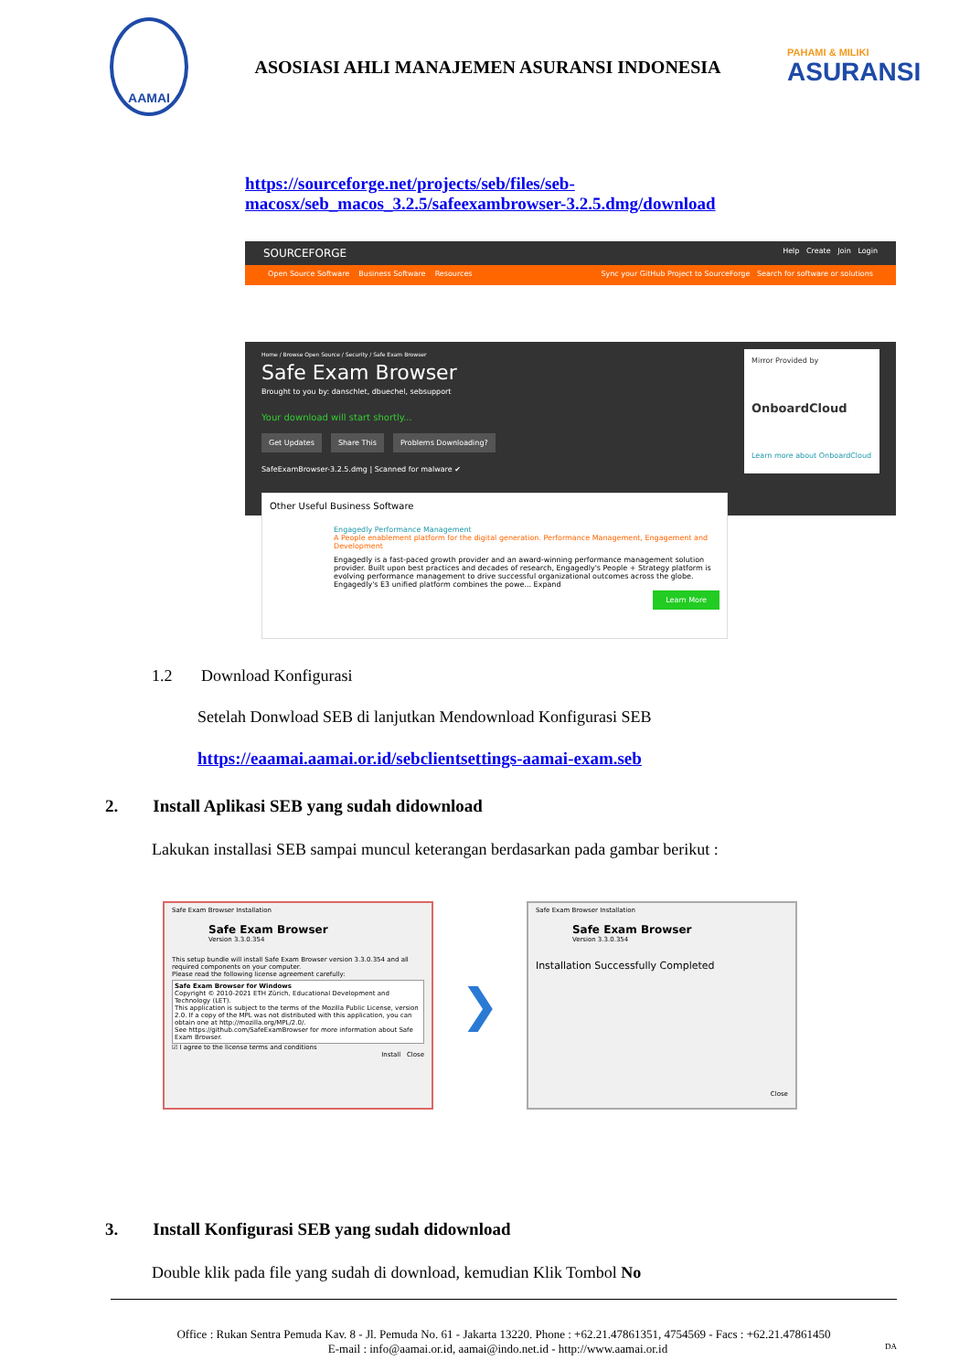AAMAI
ASOSIASI AHLI MANAJEMEN ASURANSI INDONESIA
PAHAMI & MILIKI
ASURANSI
https://sourceforge.net/projects/seb/files/seb-
macosx/seb_macos_3.2.5/safeexambrowser-3.2.5.dmg/download
SOURCEFORGE Help Create Join Login
Open Source Software Business Software Resources Sync your GitHub Project to SourceForge Search for software or solutions
Home / Browse Open Source / Security / Safe Exam Browser
Safe Exam Browser
Brought to you by: danschlet, dbuechel, sebsupport
Your download will start shortly...
Get Updates Share This Problems Downloading?
SafeExamBrowser-3.2.5.dmg | Scanned for malware ✔
Mirror Provided by
OnboardCloud
Learn more about OnboardCloud
Other Useful Business Software
Engagedly Performance Management
A People enablement platform for the digital generation. Performance Management, Engagement and Development
Engagedly is a fast-paced growth provider and an award-winning performance management solution provider. Built upon best practices and decades of research, Engagedly's People + Strategy platform is evolving performance management to drive successful organizational outcomes across the globe. Engagedly's E3 unified platform combines the powe... Expand
Learn More
1.2 Download Konfigurasi
Setelah Donwload SEB di lanjutkan Mendownload Konfigurasi SEB
https://eaamai.aamai.or.id/sebclientsettings-aamai-exam.seb
2. Install Aplikasi SEB yang sudah didownload
Lakukan installasi SEB sampai muncul keterangan berdasarkan pada gambar berikut :
Safe Exam Browser Installation
Safe Exam Browser
Version 3.3.0.354
This setup bundle will install Safe Exam Browser version 3.3.0.354 and all required components on your computer.
Please read the following license agreement carefully:
Safe Exam Browser for Windows
Copyright © 2010-2021 ETH Zürich, Educational Development and Technology (LET).
This application is subject to the terms of the Mozilla Public License, version 2.0. If a copy of the MPL was not distributed with this application, you can obtain one at http://mozilla.org/MPL/2.0/.
See https://github.com/SafeExamBrowser for more information about Safe Exam Browser.
☑ I agree to the license terms and conditions
Install Close
❯
Safe Exam Browser Installation
Safe Exam Browser
Version 3.3.0.354
Installation Successfully Completed
Close
3. Install Konfigurasi SEB yang sudah didownload
Double klik pada file yang sudah di download, kemudian Klik Tombol No
Office : Rukan Sentra Pemuda Kav. 8 - Jl. Pemuda No. 61 - Jakarta 13220. Phone : +62.21.47861351, 4754569 - Facs : +62.21.47861450
E-mail : info@aamai.or.id, aamai@indo.net.id - http://www.aamai.or.id DA